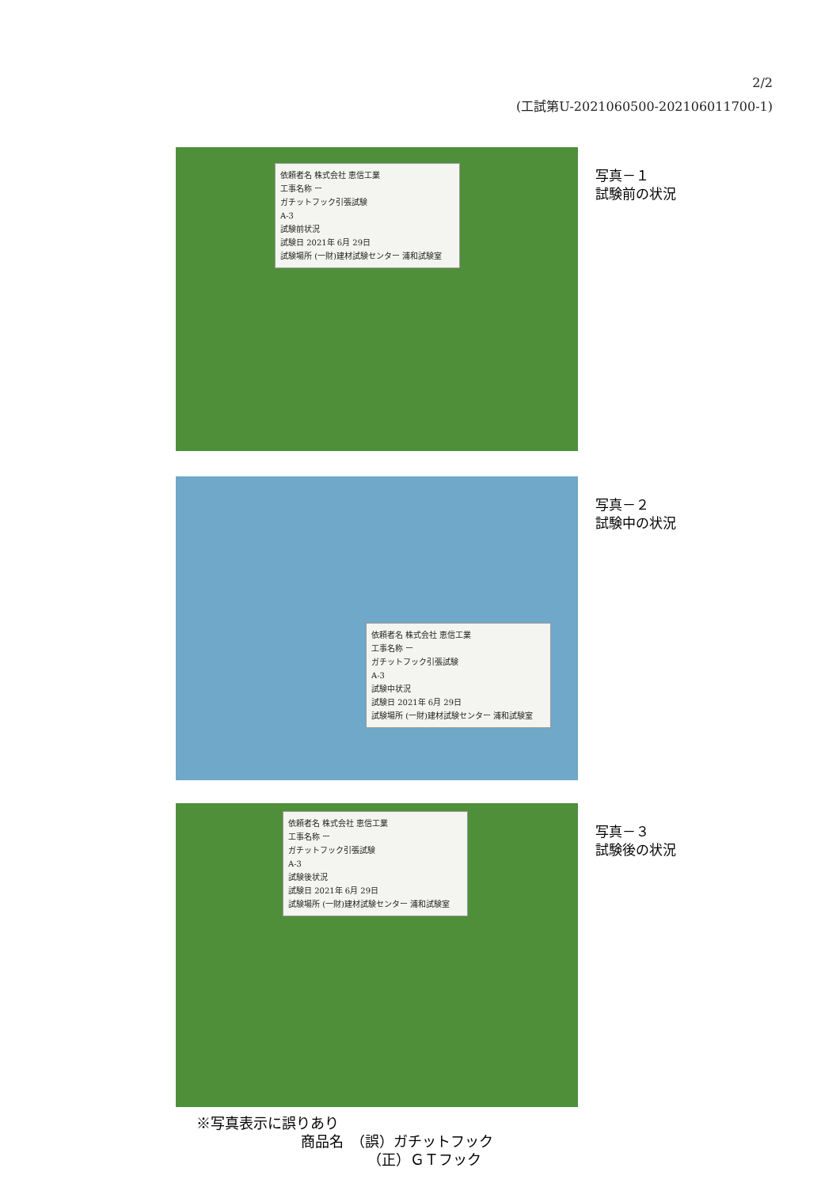2/2
(工試第U-2021060500-202106011700-1)
依頼者名 株式会社 恵信工業
工事名称 ー
ガチットフック引張試験
A-3
試験前状況
試験日 2021年 6月 29日
試験場所 (一財)建材試験センター 浦和試験室
写真－１
試験前の状況
依頼者名 株式会社 恵信工業
工事名称 ー
ガチットフック引張試験
A-3
試験中状況
試験日 2021年 6月 29日
試験場所 (一財)建材試験センター 浦和試験室
写真－２
試験中の状況
依頼者名 株式会社 恵信工業
工事名称 ー
ガチットフック引張試験
A-3
試験後状況
試験日 2021年 6月 29日
試験場所 (一財)建材試験センター 浦和試験室
写真－３
試験後の状況
※写真表示に誤りあり
商品名　（誤）ガチットフック
（正）ＧＴフック